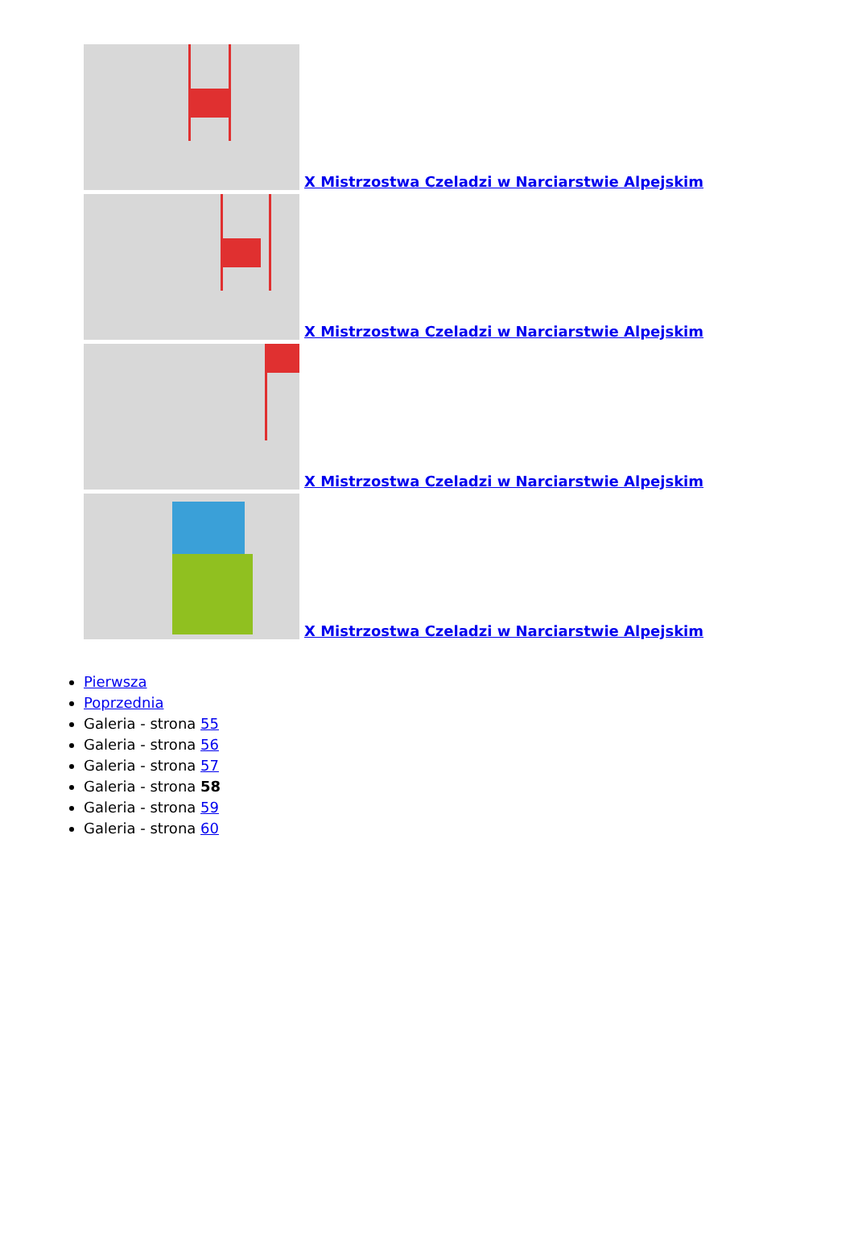X Mistrzostwa Czeladzi w Narciarstwie Alpejskim
X Mistrzostwa Czeladzi w Narciarstwie Alpejskim
X Mistrzostwa Czeladzi w Narciarstwie Alpejskim
X Mistrzostwa Czeladzi w Narciarstwie Alpejskim
Pierwsza
Poprzednia
Galeria - strona 55
Galeria - strona 56
Galeria - strona 57
Galeria - strona 58
Galeria - strona 59
Galeria - strona 60